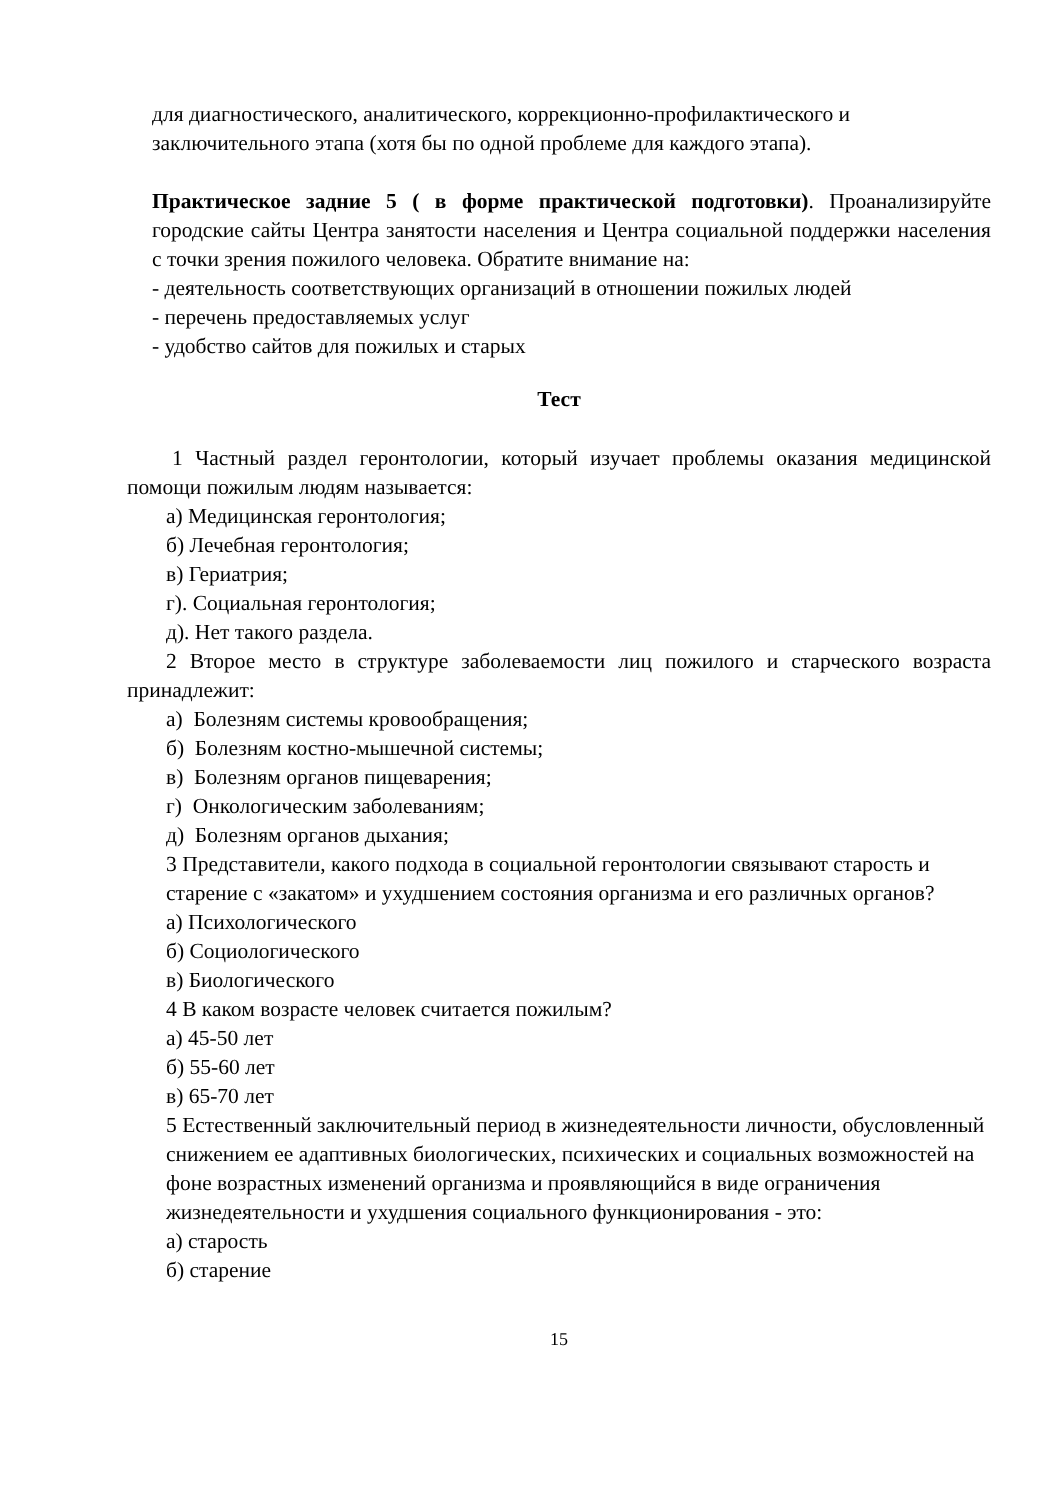для диагностического, аналитического, коррекционно-профилактического и заключительного этапа (хотя бы по одной проблеме для каждого этапа).
Практическое задние 5 ( в форме практической подготовки). Проанализируйте городские сайты Центра занятости населения и Центра социальной поддержки населения с точки зрения пожилого человека. Обратите внимание на:
- деятельность соответствующих организаций в отношении пожилых людей
- перечень предоставляемых услуг
- удобство сайтов для пожилых и старых
Тест
1 Частный раздел геронтологии, который изучает проблемы оказания медицинской помощи пожилым людям называется:
а) Медицинская геронтология;
б) Лечебная геронтология;
в) Гериатрия;
г). Социальная геронтология;
д). Нет такого раздела.
2 Второе место в структуре заболеваемости лиц пожилого и старческого возраста принадлежит:
а) Болезням системы кровообращения;
б) Болезням костно-мышечной системы;
в) Болезням органов пищеварения;
г) Онкологическим заболеваниям;
д) Болезням органов дыхания;
3 Представители, какого подхода в социальной геронтологии связывают старость и старение с «закатом» и ухудшением состояния организма и его различных органов?
а) Психологического
б) Социологического
в) Биологического
4 В каком возрасте человек считается пожилым?
а) 45-50 лет
б) 55-60 лет
в) 65-70 лет
5 Естественный заключительный период в жизнедеятельности личности, обусловленный снижением ее адаптивных биологических, психических и социальных возможностей на фоне возрастных изменений организма и проявляющийся в виде ограничения жизнедеятельности и ухудшения социального функционирования - это:
а) старость
б) старение
15